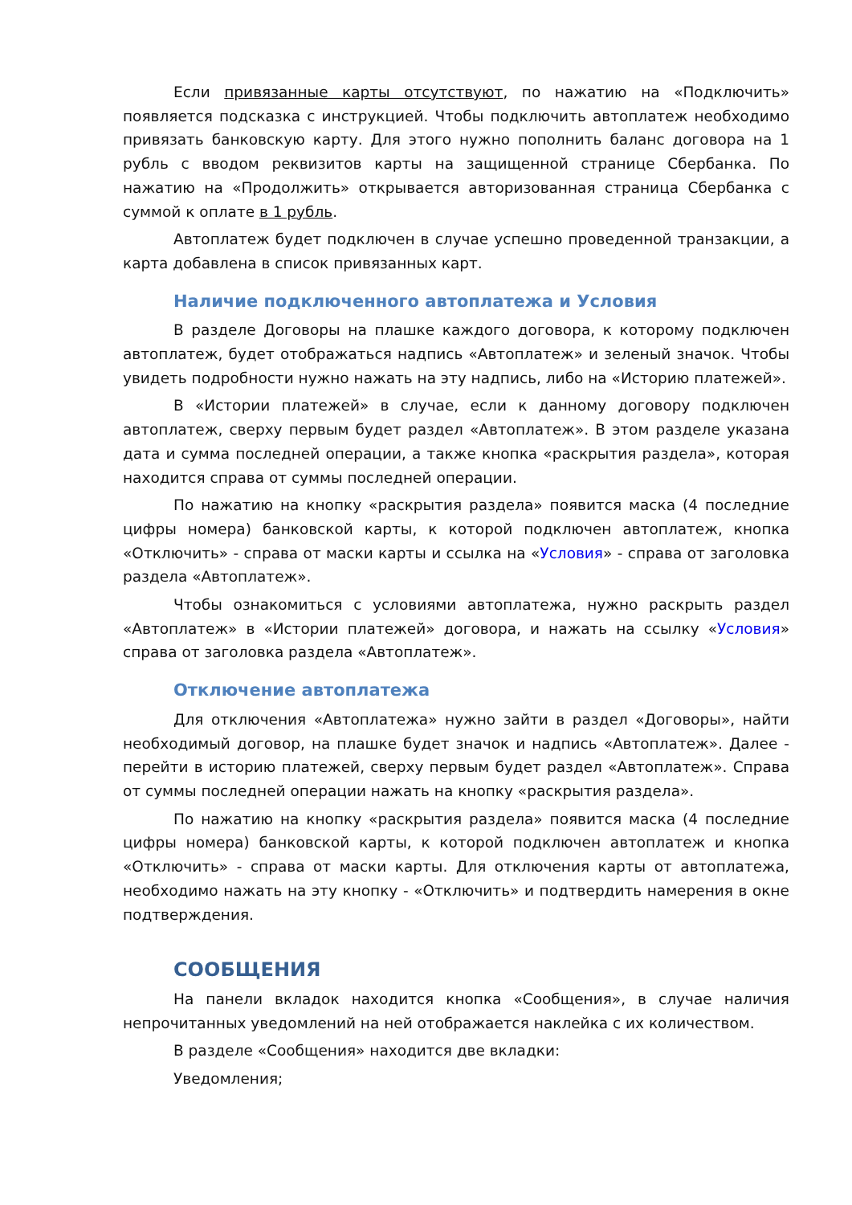Если привязанные карты отсутствуют, по нажатию на «Подключить» появляется подсказка с инструкцией. Чтобы подключить автоплатеж необходимо привязать банковскую карту. Для этого нужно пополнить баланс договора на 1 рубль с вводом реквизитов карты на защищенной странице Сбербанка. По нажатию на «Продолжить» открывается авторизованная страница Сбербанка с суммой к оплате в 1 рубль.
Автоплатеж будет подключен в случае успешно проведенной транзакции, а карта добавлена в список привязанных карт.
Наличие подключенного автоплатежа и Условия
В разделе Договоры на плашке каждого договора, к которому подключен автоплатеж, будет отображаться надпись «Автоплатеж» и зеленый значок. Чтобы увидеть подробности нужно нажать на эту надпись, либо на «Историю платежей».
В «Истории платежей» в случае, если к данному договору подключен автоплатеж, сверху первым будет раздел «Автоплатеж». В этом разделе указана дата и сумма последней операции, а также кнопка «раскрытия раздела», которая находится справа от суммы последней операции.
По нажатию на кнопку «раскрытия раздела» появится маска (4 последние цифры номера) банковской карты, к которой подключен автоплатеж, кнопка «Отключить» - справа от маски карты и ссылка на «Условия» - справа от заголовка раздела «Автоплатеж».
Чтобы ознакомиться с условиями автоплатежа, нужно раскрыть раздел «Автоплатеж» в «Истории платежей» договора, и нажать на ссылку «Условия» справа от заголовка раздела «Автоплатеж».
Отключение автоплатежа
Для отключения «Автоплатежа» нужно зайти в раздел «Договоры», найти необходимый договор, на плашке будет значок и надпись «Автоплатеж». Далее - перейти в историю платежей, сверху первым будет раздел «Автоплатеж». Справа от суммы последней операции нажать на кнопку «раскрытия раздела».
По нажатию на кнопку «раскрытия раздела» появится маска (4 последние цифры номера) банковской карты, к которой подключен автоплатеж и кнопка «Отключить» - справа от маски карты. Для отключения карты от автоплатежа, необходимо нажать на эту кнопку - «Отключить» и подтвердить намерения в окне подтверждения.
СООБЩЕНИЯ
На панели вкладок находится кнопка «Сообщения», в случае наличия непрочитанных уведомлений на ней отображается наклейка с их количеством.
В разделе «Сообщения» находится две вкладки:
Уведомления;